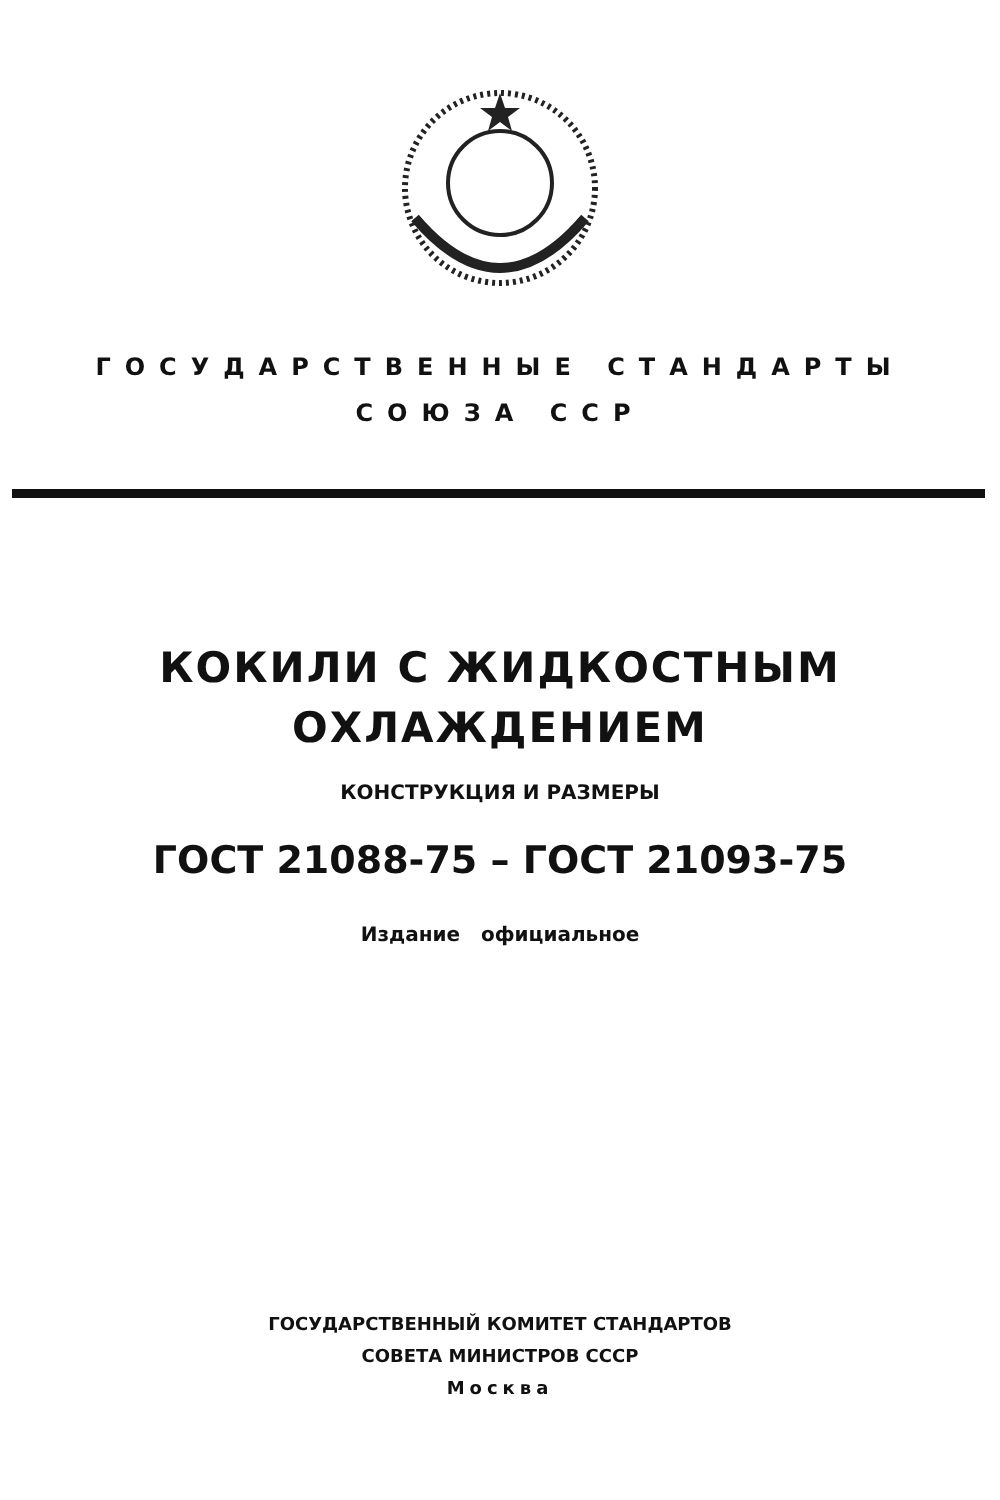ГОСУДАРСТВЕННЫЕ СТАНДАРТЫ
СОЮЗА ССР
КОКИЛИ С ЖИДКОСТНЫМ
ОХЛАЖДЕНИЕМ
КОНСТРУКЦИЯ И РАЗМЕРЫ
ГОСТ 21088-75 – ГОСТ 21093-75
Издание официальное
ГОСУДАРСТВЕННЫЙ КОМИТЕТ СТАНДАРТОВ
СОВЕТА МИНИСТРОВ СССР
Москва